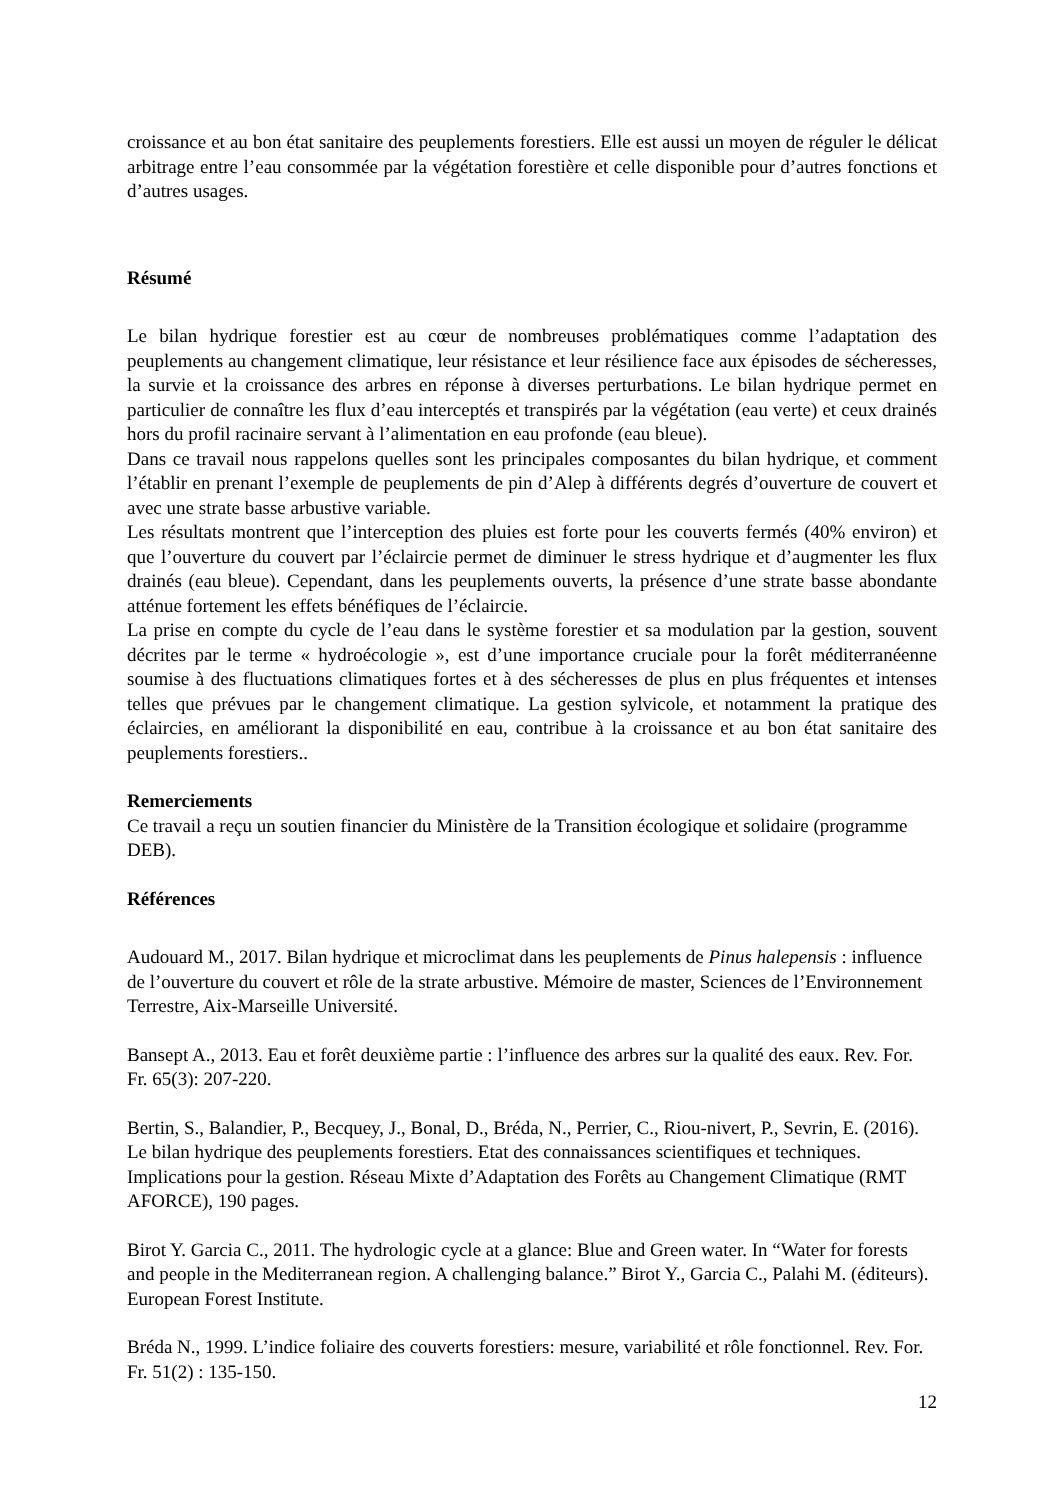croissance et au bon état sanitaire des peuplements forestiers. Elle est aussi un moyen de réguler le délicat arbitrage entre l’eau consommée par la végétation forestière et celle disponible pour d’autres fonctions et d’autres usages.
Résumé
Le bilan hydrique forestier est au cœur de nombreuses problématiques comme l’adaptation des peuplements au changement climatique, leur résistance et leur résilience face aux épisodes de sécheresses, la survie et la croissance des arbres en réponse à diverses perturbations. Le bilan hydrique permet en particulier de connaître les flux d’eau interceptés et transpirés par la végétation (eau verte) et ceux drainés hors du profil racinaire servant à l’alimentation en eau profonde (eau bleue).
Dans ce travail nous rappelons quelles sont les principales composantes du bilan hydrique, et comment l’établir en prenant l’exemple de peuplements de pin d’Alep à différents degrés d’ouverture de couvert et avec une strate basse arbustive variable.
Les résultats montrent que l’interception des pluies est forte pour les couverts fermés (40% environ) et que l’ouverture du couvert par l’éclaircie permet de diminuer le stress hydrique et d’augmenter les flux drainés (eau bleue). Cependant, dans les peuplements ouverts, la présence d’une strate basse abondante atténue fortement les effets bénéfiques de l’éclaircie.
La prise en compte du cycle de l’eau dans le système forestier et sa modulation par la gestion, souvent décrites par le terme « hydroécologie », est d’une importance cruciale pour la forêt méditerranéenne soumise à des fluctuations climatiques fortes et à des sécheresses de plus en plus fréquentes et intenses telles que prévues par le changement climatique. La gestion sylvicole, et notamment la pratique des éclaircies, en améliorant la disponibilité en eau, contribue à la croissance et au bon état sanitaire des peuplements forestiers..
Remerciements
Ce travail a reçu un soutien financier du Ministère de la Transition écologique et solidaire (programme DEB).
Références
Audouard M., 2017. Bilan hydrique et microclimat dans les peuplements de Pinus halepensis : influence de l’ouverture du couvert et rôle de la strate arbustive. Mémoire de master, Sciences de l’Environnement Terrestre, Aix-Marseille Université.
Bansept A., 2013. Eau et forêt deuxième partie : l’influence des arbres sur la qualité des eaux. Rev. For. Fr. 65(3): 207-220.
Bertin, S., Balandier, P., Becquey, J., Bonal, D., Bréda, N., Perrier, C., Riou-nivert, P., Sevrin, E. (2016). Le bilan hydrique des peuplements forestiers. Etat des connaissances scientifiques et techniques. Implications pour la gestion. Réseau Mixte d’Adaptation des Forêts au Changement Climatique (RMT AFORCE), 190 pages.
Birot Y. Garcia C., 2011. The hydrologic cycle at a glance: Blue and Green water. In “Water for forests and people in the Mediterranean region. A challenging balance.” Birot Y., Garcia C., Palahi M. (éditeurs). European Forest Institute.
Bréda N., 1999. L’indice foliaire des couverts forestiers: mesure, variabilité et rôle fonctionnel. Rev. For. Fr. 51(2) : 135-150.
12